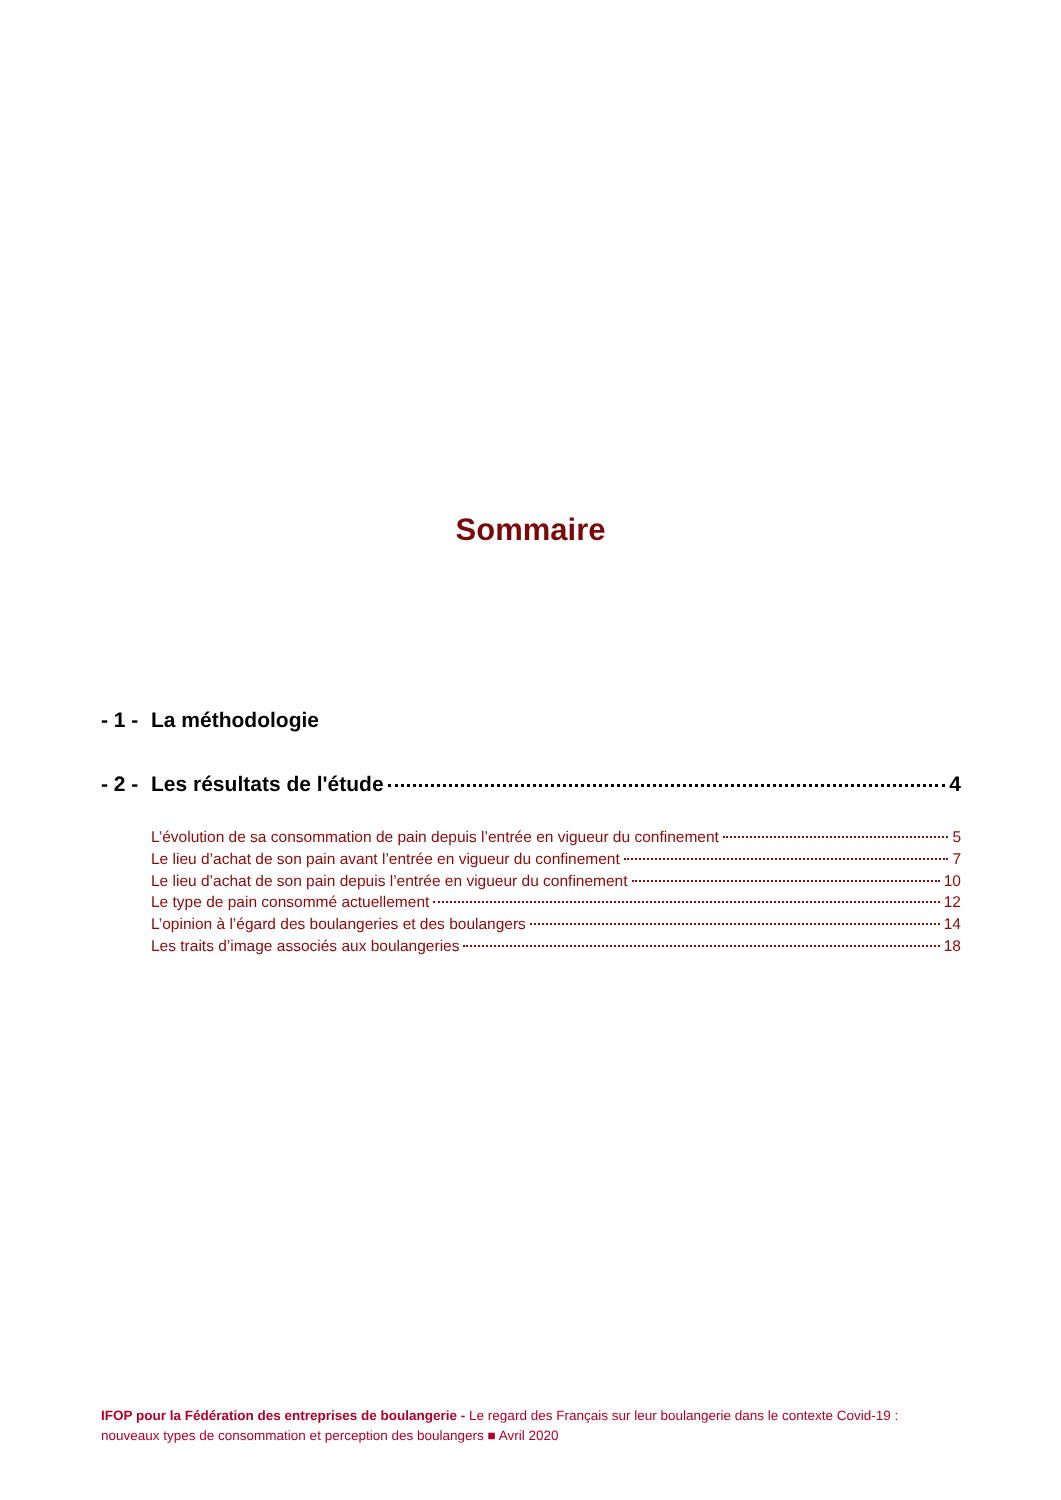Sommaire
- 1 - La méthodologie
- 2 - Les résultats de l'étude 4
L’évolution de sa consommation de pain depuis l’entrée en vigueur du confinement 5
Le lieu d’achat de son pain avant l’entrée en vigueur du confinement 7
Le lieu d’achat de son pain depuis l’entrée en vigueur du confinement 10
Le type de pain consommé actuellement 12
L’opinion à l’égard des boulangeries et des boulangers 14
Les traits d’image associés aux boulangeries 18
IFOP pour la Fédération des entreprises de boulangerie - Le regard des Français sur leur boulangerie dans le contexte Covid-19 : nouveaux types de consommation et perception des boulangers ■ Avril 2020